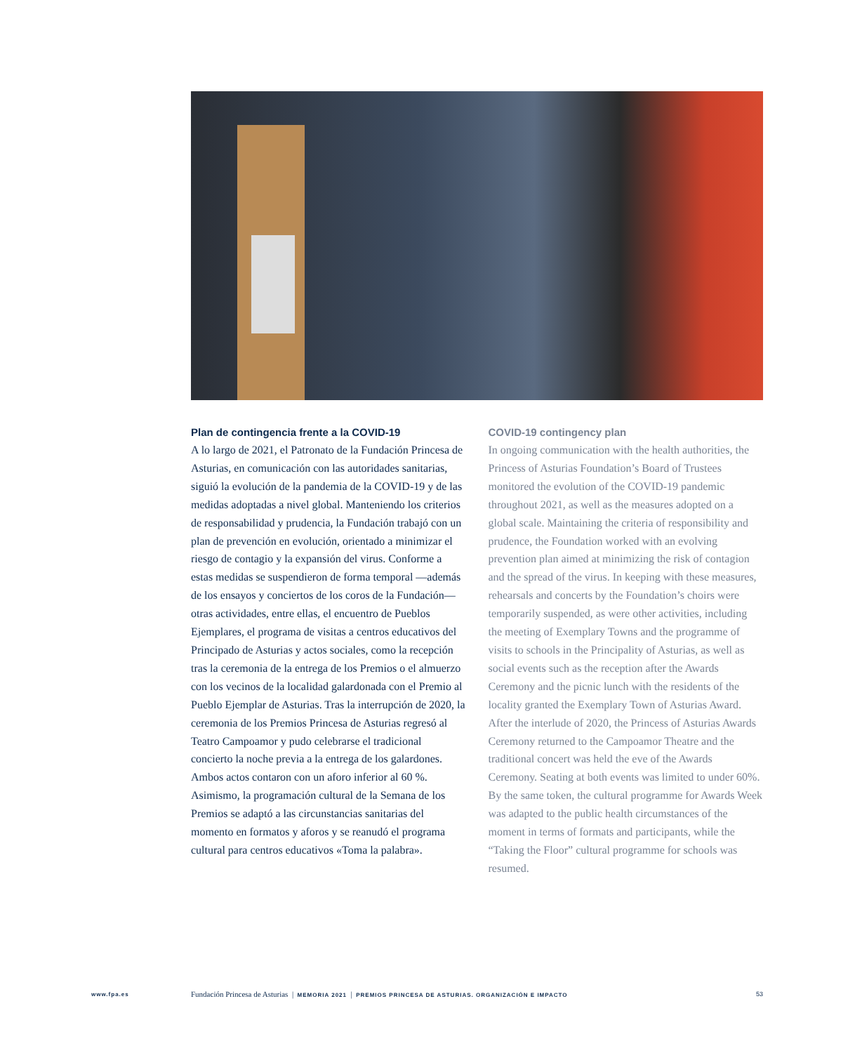Plan de contingencia frente a la COVID-19
A lo largo de 2021, el Patronato de la Fundación Princesa de Asturias, en comunicación con las autoridades sanitarias, siguió la evolución de la pandemia de la COVID-19 y de las medidas adoptadas a nivel global. Manteniendo los criterios de responsabilidad y prudencia, la Fundación trabajó con un plan de prevención en evolución, orientado a minimizar el riesgo de contagio y la expansión del virus. Conforme a estas medidas se suspendieron de forma temporal —además de los ensayos y conciertos de los coros de la Fundación— otras actividades, entre ellas, el encuentro de Pueblos Ejemplares, el programa de visitas a centros educativos del Principado de Asturias y actos sociales, como la recepción tras la ceremonia de la entrega de los Premios o el almuerzo con los vecinos de la localidad galardonada con el Premio al Pueblo Ejemplar de Asturias. Tras la interrupción de 2020, la ceremonia de los Premios Princesa de Asturias regresó al Teatro Campoamor y pudo celebrarse el tradicional concierto la noche previa a la entrega de los galardones. Ambos actos contaron con un aforo inferior al 60 %. Asimismo, la programación cultural de la Semana de los Premios se adaptó a las circunstancias sanitarias del momento en formatos y aforos y se reanudó el programa cultural para centros educativos «Toma la palabra».
COVID-19 contingency plan
In ongoing communication with the health authorities, the Princess of Asturias Foundation’s Board of Trustees monitored the evolution of the COVID-19 pandemic throughout 2021, as well as the measures adopted on a global scale. Maintaining the criteria of responsibility and prudence, the Foundation worked with an evolving prevention plan aimed at minimizing the risk of contagion and the spread of the virus. In keeping with these measures, rehearsals and concerts by the Foundation’s choirs were temporarily suspended, as were other activities, including the meeting of Exemplary Towns and the programme of visits to schools in the Principality of Asturias, as well as social events such as the reception after the Awards Ceremony and the picnic lunch with the residents of the locality granted the Exemplary Town of Asturias Award. After the interlude of 2020, the Princess of Asturias Awards Ceremony returned to the Campoamor Theatre and the traditional concert was held the eve of the Awards Ceremony. Seating at both events was limited to under 60%. By the same token, the cultural programme for Awards Week was adapted to the public health circumstances of the moment in terms of formats and participants, while the “Taking the Floor” cultural programme for schools was resumed.
www.fpa.es Fundación Princesa de Asturias | MEMORIA 2021 | PREMIOS PRINCESA DE ASTURIAS. ORGANIZACIÓN E IMPACTO 53